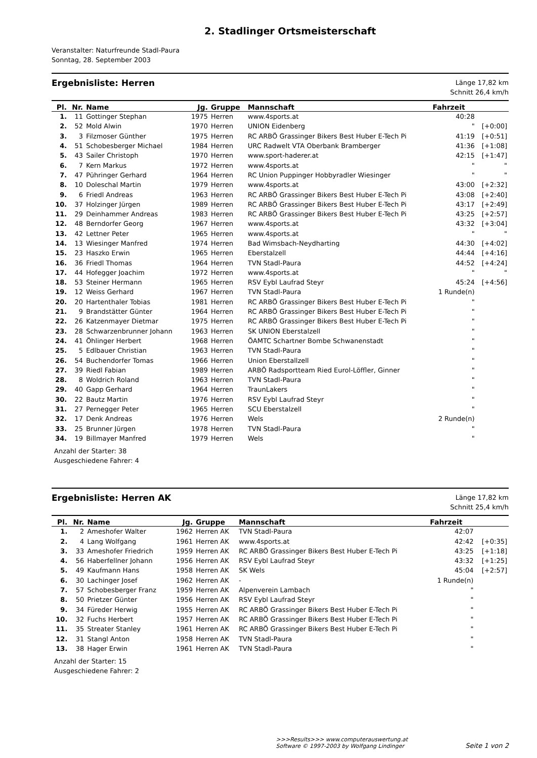2. Stadlinger Ortsmeisterschaft
Veranstalter: Naturfreunde Stadl-Paura
Sonntag, 28. September 2003
Ergebnisliste: Herren
Länge 17,82 km
Schnitt 26,4 km/h
| Pl. | Nr. | Name | Jg. | Gruppe | Mannschaft | Fahrzeit | |
| --- | --- | --- | --- | --- | --- | --- | --- |
| 1. | 11 | Gottinger Stephan | 1975 | Herren | www.4sports.at | 40:28 | |
| 2. | 52 | Mold Alwin | 1970 | Herren | UNION Eidenberg | " | [+0:00] |
| 3. | 3 | Filzmoser Günther | 1975 | Herren | RC ARBÖ Grassinger Bikers Best Huber E-Tech Pi | 41:19 | [+0:51] |
| 4. | 51 | Schobesberger Michael | 1984 | Herren | URC Radwelt VTA Oberbank Bramberger | 41:36 | [+1:08] |
| 5. | 43 | Sailer Christoph | 1970 | Herren | www.sport-haderer.at | 42:15 | [+1:47] |
| 6. | 7 | Kern Markus | 1972 | Herren | www.4sports.at | " | " |
| 7. | 47 | Pühringer Gerhard | 1964 | Herren | RC Union Puppinger Hobbyradler Wiesinger | " | " |
| 8. | 10 | Doleschal Martin | 1979 | Herren | www.4sports.at | 43:00 | [+2:32] |
| 9. | 6 | Friedl Andreas | 1963 | Herren | RC ARBÖ Grassinger Bikers Best Huber E-Tech Pi | 43:08 | [+2:40] |
| 10. | 37 | Holzinger Jürgen | 1989 | Herren | RC ARBÖ Grassinger Bikers Best Huber E-Tech Pi | 43:17 | [+2:49] |
| 11. | 29 | Deinhammer Andreas | 1983 | Herren | RC ARBÖ Grassinger Bikers Best Huber E-Tech Pi | 43:25 | [+2:57] |
| 12. | 48 | Berndorfer Georg | 1967 | Herren | www.4sports.at | 43:32 | [+3:04] |
| 13. | 42 | Lettner Peter | 1965 | Herren | www.4sports.at | " | " |
| 14. | 13 | Wiesinger Manfred | 1974 | Herren | Bad Wimsbach-Neydharting | 44:30 | [+4:02] |
| 15. | 23 | Haszko Erwin | 1965 | Herren | Eberstalzell | 44:44 | [+4:16] |
| 16. | 36 | Friedl Thomas | 1964 | Herren | TVN Stadl-Paura | 44:52 | [+4:24] |
| 17. | 44 | Hofegger Joachim | 1972 | Herren | www.4sports.at | " | " |
| 18. | 53 | Steiner Hermann | 1965 | Herren | RSV Eybl Laufrad Steyr | 45:24 | [+4:56] |
| 19. | 12 | Weiss Gerhard | 1967 | Herren | TVN Stadl-Paura | 1 Runde(n) | |
| 20. | 20 | Hartenthaler Tobias | 1981 | Herren | RC ARBÖ Grassinger Bikers Best Huber E-Tech Pi | " | |
| 21. | 9 | Brandstätter Günter | 1964 | Herren | RC ARBÖ Grassinger Bikers Best Huber E-Tech Pi | " | |
| 22. | 26 | Katzenmayer Dietmar | 1975 | Herren | RC ARBÖ Grassinger Bikers Best Huber E-Tech Pi | " | |
| 23. | 28 | Schwarzenbrunner Johann | 1963 | Herren | SK UNION Eberstalzell | " | |
| 24. | 41 | Öhlinger Herbert | 1968 | Herren | ÖAMTC Schartner Bombe Schwanenstadt | " | |
| 25. | 5 | Edlbauer Christian | 1963 | Herren | TVN Stadl-Paura | " | |
| 26. | 54 | Buchendorfer Tomas | 1966 | Herren | Union Eberstallzell | " | |
| 27. | 39 | Riedl Fabian | 1989 | Herren | ARBÖ Radsportteam Ried Eurol-Löffler, Ginner | " | |
| 28. | 8 | Woldrich Roland | 1963 | Herren | TVN Stadl-Paura | " | |
| 29. | 40 | Gapp Gerhard | 1964 | Herren | TraunLakers | " | |
| 30. | 22 | Bautz Martin | 1976 | Herren | RSV Eybl Laufrad Steyr | " | |
| 31. | 27 | Pernegger Peter | 1965 | Herren | SCU Eberstalzell | " | |
| 32. | 17 | Denk Andreas | 1976 | Herren | Wels | 2 Runde(n) | |
| 33. | 25 | Brunner Jürgen | 1978 | Herren | TVN Stadl-Paura | " | |
| 34. | 19 | Billmayer Manfred | 1979 | Herren | Wels | " | |
Anzahl der Starter: 38
Ausgeschiedene Fahrer: 4
Ergebnisliste: Herren AK
Länge 17,82 km
Schnitt 25,4 km/h
| Pl. | Nr. | Name | Jg. | Gruppe | Mannschaft | Fahrzeit | |
| --- | --- | --- | --- | --- | --- | --- | --- |
| 1. | 2 | Ameshofer Walter | 1962 | Herren AK | TVN Stadl-Paura | 42:07 | |
| 2. | 4 | Lang Wolfgang | 1961 | Herren AK | www.4sports.at | 42:42 | [+0:35] |
| 3. | 33 | Ameshofer Friedrich | 1959 | Herren AK | RC ARBÖ Grassinger Bikers Best Huber E-Tech Pi | 43:25 | [+1:18] |
| 4. | 56 | Haberfellner Johann | 1956 | Herren AK | RSV Eybl Laufrad Steyr | 43:32 | [+1:25] |
| 5. | 49 | Kaufmann Hans | 1958 | Herren AK | SK Wels | 45:04 | [+2:57] |
| 6. | 30 | Lachinger Josef | 1962 | Herren AK | - | 1 Runde(n) | |
| 7. | 57 | Schobesberger Franz | 1959 | Herren AK | Alpenverein Lambach | " | |
| 8. | 50 | Prietzer Günter | 1956 | Herren AK | RSV Eybl Laufrad Steyr | " | |
| 9. | 34 | Füreder Herwig | 1955 | Herren AK | RC ARBÖ Grassinger Bikers Best Huber E-Tech Pi | " | |
| 10. | 32 | Fuchs Herbert | 1957 | Herren AK | RC ARBÖ Grassinger Bikers Best Huber E-Tech Pi | " | |
| 11. | 35 | Streater Stanley | 1961 | Herren AK | RC ARBÖ Grassinger Bikers Best Huber E-Tech Pi | " | |
| 12. | 31 | Stangl Anton | 1958 | Herren AK | TVN Stadl-Paura | " | |
| 13. | 38 | Hager Erwin | 1961 | Herren AK | TVN Stadl-Paura | " | |
Anzahl der Starter: 15
Ausgeschiedene Fahrer: 2
>>>Results>>> www.computerauswertung.at
Software © 1997-2003 by Wolfgang Lindinger
Seite 1 von 2